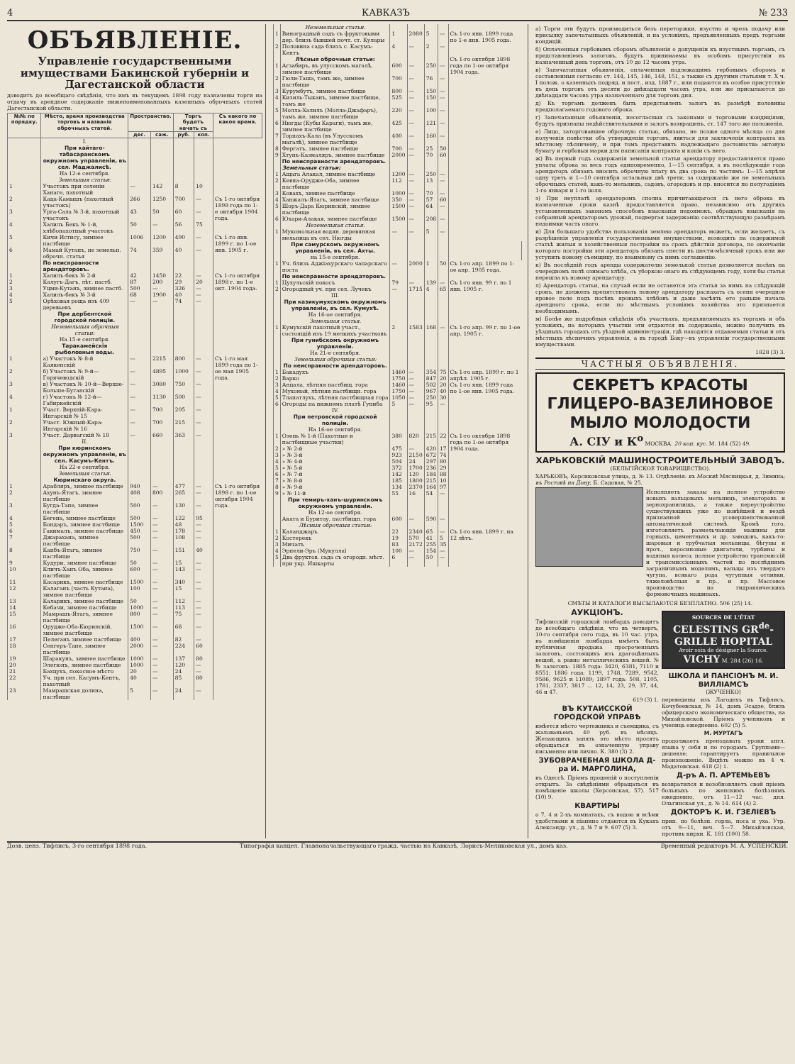4 КАВКАЗЪ № 233
ОБЪЯВЛЕНІЕ.
Управленіе государственными имуществами Бакинской губерніи и Дагестанской области
доводитъ до всеобщаго свѣдѣнія, что имъ въ текущемъ 1898 году назначены торги на отдачу въ арендное содержаніе нижепоименованныхъ казенныхъ оброчныхъ статей Дагестанской области.
| №№ по порядку. | Мѣсто, время производства торговъ и названіе оброчныхъ статей. | Пространство. | | Торгъ будетъ начать съ | | Съ какого по какое время. |
| --- | --- | --- | --- | --- | --- | --- |
| | | дес. | саж. | руб. | коп. | |
| | I. При кайтаго-табасаранскомъ окружномъ управленіи, въ сел. Маджалисѣ. На 12-е сентября. Земельныя статьи: | | | | | |
| 1 | Участокъ при селеніи Ханаге, пахотный | — | 142 | 8 | 10 | |
| 2 | Каца-Камышъ (пахотный участокъ) | 266 | 1250 | 700 | — | Съ 1-го октября 1898 года по 1-е октября 1904 года. |
| 3 | Урга-Сала № 3-й, пахотный участокъ | 43 | 50 | 60 | — | |
| 4 | Халилъ Бекъ № 1-й, хлѣбопахотный участокъ | 50 | — | 56 | 75 | |
| 5 | Кичи Истису, зимнее пастбище | 1006 | 1200 | 490 | — | Съ 1-го янв. 1899 г. по 1-ое янв. 1905 г. |
| 6 | Мамай Кутанъ, не земельн. оброчн. статья | 74 | 359 | 40 | — | |
| | По неисправности арендаторовъ. | | | | | |
| 1 | Халилъ-бекъ № 2-й | 42 | 1450 | 22 | — | Съ 1-го октября 1898 г. по 1-е окт. 1904 года. |
| 2 | Калугъ-Дагъ, лѣт. пастб. | 87 | 200 | 29 | 20 | |
| 3 | Уцми-Кутанъ, зимнее пастб. | 500 | — | 326 | — | |
| 4 | Халилъ-бекъ № 3-й | 68 | 1900 | 40 | — | |
| 5 | Орѣховая роща изъ 409 деревьевъ | — | — | 74 | — | |
| | При дербентской городской полиціи. Неземельныя оброчныя статьи: На 15-е сентября. Таракамейскія рыболовныя воды. | | | | | |
| 1 | а) Участокъ № 8-й Каякенскій | — | 2215 | 800 | — | Съ 1-го мая 1899 года по 1-ое мая 1905 года. |
| 2 | б) Участокъ № 9-й—Горячеводскій | — | 4895 | 1000 | — | |
| 3 | в) Участокъ № 10-й—Верхне-Больше-Буганскій | — | 3080 | 750 | — | |
| 4 | г) Участокъ № 12-й—Габиркейскій | — | 1130 | 500 | — | |
| 1 | Участ. Верхній-Кара-Ингарскій № 15 | — | 700 | 205 | — | |
| 2 | Участ. Южный-Кара-Ингарскій № 16 | — | 700 | 215 | — | |
| 3 | Участ. Дарвагскій № 18 | — | 660 | 363 | — | |
| | II. При кюринскомъ окружномъ управленіи, въ сел. Касумъ-Кентъ. На 22-е сентября. Земельныя статьи. Кюринскаго округа. | | | | | |
| 1 | Арабляръ, зимнее пастбище | 940 | — | 477 | — | Съ 1-го октября 1898 г. по 1-ое октября 1904 года. |
| 2 | Ахунъ-Ятагъ, зимнее пастбище | 408 | 800 | 265 | — | |
| 3 | Бугда-Тапе, зимнее пастбище | 500 | — | 130 | — | |
| 4 | Бегена, зимнее пастбище | 500 | — | 122 | 95 | |
| 5 | Бондаръ, зимнее пастбище | 1500 | — | 48 | — | |
| 6 | Гакималъ, зимнее пастбище | 450 | — | 178 | — | |
| 7 | Джарахана, зимнее пастбище | 500 | — | 108 | — | |
| 8 | Канбъ-Ятагъ, зимнее пастбище | 750 | — | 151 | 40 | |
| 9 | Кудури, зимнее пастбище | 50 | — | 15 | — | |
| 10 | Кличъ-Ханъ Оба, зимнее пастбище | 600 | — | 143 | — | |
| 11 | Касарикъ, зимнее пастбище | 1500 | — | 340 | — | |
| 12 | Калаганъ (часть Кутана), зимнее пастбище | 100 | — | 15 | — | |
| 13 | Каларикъ, зимнее пастбище | 50 | — | 112 | — | |
| 14 | Кебачи, зимнее пастбище | 1000 | — | 113 | — | |
| 15 | Мамрашъ-Ятагъ, зимнее пастбище | 800 | — | 75 | — | |
| 16 | Орудже-Оба-Кюринскій, зимнее пастбище | 1500 | — | 68 | — | |
| 17 | Пелеганъ зимнее пастбище | 400 | — | 82 | — | |
| 18 | Сенгеръ-Тапе, зимнее пастбище | 2000 | — | 224 | 60 | |
| 19 | Шаракунъ, зимнее пастбище | 1000 | — | 137 | 80 | |
| 20 | Элегюнъ, зимнее пастбище | 1000 | — | 120 | — | |
| 21 | Бахцухъ, покосное мѣсто | 20 | — | 24 | — | |
| 22 | Уч. при сел. Касумъ-Кентъ, пахотный | 40 | — | 85 | 80 | |
| 23 | Мамрашская долина, пастбище | 5 | — | 24 | — | |
| | Неземельныя статьи. | | | | | | |
| 1 | Виноградный садъ съ фруктовыми дер. близъ бывшей почт. ст. Кулары | 1 | 2080 | 5 | — | Съ 1-го янв. 1899 года по 1-е янв. 1905 года. | |
| 2 | Половина сада близъ с. Касумъ-Кентъ | 4 | — | 2 | — | | |
| | Лѣсныя оброчныя статьи: | | | | | Съ 1-го октября 1898 года по 1-ое октября 1904 года. | |
| 1 | Агзабиръ, въ улусскомъ магалѣ, зимнее пастбище | 600 | — | 250 | — | | |
| 2 | Гюли-Таша, тамъ же, зимнее пастбище | 700 | — | 76 | — | | |
| 3 | Курумбутъ, зимнее пастбище | 800 | — | 150 | — | | |
| 4 | Кизиль-Тыканъ, зимнее пастбище, тамъ же | 525 | — | 150 | — | | |
| 5 | Молла-Халилъ (Молла-Джафаръ), тамъ же, зимнее пастбище | 220 | — | 100 | — | | |
| 6 | Нюгды (Кубы Караги), тамъ же, зимнее пастбище | 425 | — | 121 | — | | |
| 7 | Торпахъ-Кала (въ Улусскомъ магалѣ), зимнее пастбище | 400 | — | 160 | — | | |
| 8 | Фергатъ, зимнее пастбище | 700 | — | 25 | 50 | | |
| 9 | Хтунъ-Казмаляръ, зимнее пастбище | 2000 | — | 70 | 60 | | |
| | По неисправности арендаторовъ. Земельныя статьи: | | | | | | |
| 1 | Ащага Алакал, зимнее пастбище | 1200 | — | 250 | — | | |
| 2 | Кевна-Орудже-Оба, зимнее пастбище | 112 | — | 13 | — | | |
| 3 | Ковахъ, зимнее пастбище | 1000 | — | 70 | — | | |
| 4 | Ханжалъ-Ятагъ, зимнее пастбище | 350 | — | 57 | 60 | | |
| 5 | Шоръ-Дара Кюринскій, зимнее пастбище | 1500 | — | 64 | — | | |
| 6 | Юхари-Алакая, зимнее пастбище | 1500 | — | 208 | — | | |
| | Неземельная статья. | | | | | | |
| 1 | Мукомольная водян. деревянная мельница въ сел. Нюгды | — | — | 5 | — | | |
| | При самурскомъ окружномъ управленіи, въ сел. Ахты. на 15-е сентября. | | | | | | |
| 1 | Уч. близъ Аджіахурскаго чапарскаго поста | — | 2000 | 1 | 50 | Съ 1-го апр. 1899 по 1-ое апр. 1905 года. | |
| | По неисправности арендаторовъ. | | | | | | |
| 1 | Цухульскій покосъ | 79 | — | 139 | — | Съ 1-го янв. 99 г. по 1 янв. 1905 г. | |
| 2 | Огородный уч. при сел. Лучекъ | — | 1715 | 4 | 65 | | |
| | III. При казикумухскомъ окружномъ управленіи, въ сел. Кумухѣ. На 16-ое сентября. Земельная статья. | | | | | | |
| 1 | Кумухскій пахотный участ., состоящій изъ 19 мелкихъ участковъ | 2 | 1583 | 168 | — | Съ 1-го апр. 99 г. по 1-ое апр. 1905 г. | |
| | При гунибскомъ окружномъ управленіи. На 21-е сентября. Земельныя оброчныя статьи: По неисправности арендаторовъ. | | | | | | |
| 1 | Бакадухъ | 1460 | — | 354 | 75 | Съ 1-го апр. 1899 г. по 1 апрѣл. 1905 г. | |
| 2 | Варко | 1750 | — | 847 | 20 | | |
| 3 | Анцала, лѣтняя пастбищ. гора | 1460 | — | 502 | 20 | Съ 1-го янв. 1899 года по 1-ое янв. 1905 года. | |
| 4 | Мухомай, лѣтняя пастбищн. гора | 1750 | — | 967 | 40 | | |
| 5 | Тлапатлухъ, лѣтняя пастбищная гора | 1050 | — | 250 | 30 | | |
| 6 | Огороды на нижнемъ платѣ Гуниба | 5 | — | 95 | — | | |
| | IV. При петровской городской полиціи. На 16-ое сентября. | | | | | | |
| 1 | Озень № 1-й (Пахотные и пастбищные участки) | 380 | 820 | 215 | 22 | Съ 1-го октября 1898 года по 1-ое октября 1904 года. | |
| 2 | » № 2-й | 475 | — | 420 | 17 | | |
| 3 | » № 3-й | 923 | 2150 | 672 | 74 | | |
| 4 | » № 4-й | 504 | 24 | 297 | 80 | | |
| 5 | » № 5-й | 372 | 1700 | 236 | 29 | | |
| 6 | » № 7-й | 142 | 120 | 184 | 88 | | |
| 7 | » № 8-й | 185 | 1800 | 215 | 10 | | |
| 8 | » № 9-й | 134 | 2370 | 164 | 97 | | |
| 9 | » № 11-й | 55 | 16 | 54 | — | | |
| | При темиръ-ханъ-шуринскомъ окружномъ управленіи. На 12-ое сентября. | | | | | | |
| | Аката и Буритау, пастбищн. гора | 600 | — | 590 | — | | |
| | Лѣсныя оброчныя статьи: | | | | | | |
| 1 | Каланджаръ | 22 | 2340 | 65 | — | Съ 1-го янв. 1899 г. на 12 лѣтъ. | |
| 2 | Костерекъ | 19 | 570 | 41 | 5 | | |
| 3 | Мичатъ | 83 | 2172 | 255 | 35 | | |
| 4 | Эрпели-Эръ (Мукулла) | 100 | — | 154 | — | | |
| 5 | Два фруктов. сада съ огородн. мѣст. при укр. Ишкарты | 6 | — | 50 | — | | |
а) Торги эти будутъ производиться безъ переторжки, изустно и чрезъ подачу или присылку запечатанныхъ объявленій, и на условіяхъ, предъявленныхъ предъ торгами кондицій.
б) Оплаченныя гербовымъ сборомъ объявленія о допущеніи къ изустнымъ торгамъ, съ представленіемъ залоговъ, будутъ принимаемы въ особомъ присутствіи въ назначенный день торговъ, отъ 10 до 12 часовъ утра.
в) Запечатанныя объявленія, оплаченныя надлежащимъ гербовымъ сборомъ и составленныя согласно ст. 144, 145, 146, 148, 151, а также съ другими статьями т. X ч. I полож. о казенныхъ подряд. и пост., изд. 1887 г., или подаются въ особое присутствіе въ день торговъ отъ десяти до двѣнадцати часовъ утра, или же присылаются до двѣнадцати часовъ утра назначеннаго для торговъ дня.
д) Къ торгамъ долженъ быть представленъ залогъ въ размѣрѣ половины предполагаемаго годового оброка.
г) Запечатанныя объявленія, несогласныя съ законами и торговыми кондиціями, будутъ признаны недѣйствительными и залогъ возвращенъ, ст. 147 того же положенія.
е) Лицо, заторговавшее оброчную статью, обязано, не позже одного мѣсяца со дня полученія повѣстки объ утвержденіи торговъ, явиться для заключенія контракта къ мѣстному лѣсничему, и при томъ представить надлежащаго достоинства актовую бумагу и гербовыя марки для написанія контракта и копіи съ него.
ж) Въ первый годъ содержанія земельной статьи арендатору предоставляется право уплаты оброка за весь годъ единовременно, 1—15 сентября, а въ послѣдующіе года арендаторъ обязанъ вносить оброчную плату въ два срока по частямъ: 1—15 апрѣля одну треть и 1—10 сентября остальныя двѣ трети; за содержаніе же не земельныхъ оброчныхъ статей, какъ-то мельницъ, садовъ, огородовъ и пр. вносится по полугодіямъ 1-го января и 1-го іюля.
з) При неуплатѣ арендаторомъ сполна причитающагося съ него оброка въ назначенные сроки казнѣ предоставляется право, независимо отъ другихъ установленныхъ закономъ способовъ взысканія недоимокъ, обращать взысканія на собранный арендаторомъ урожай, подвергая задержанію соотвѣтствующую размѣрамъ недоимки часть онаго.
и) Для большаго удобства пользованія землею арендаторъ можетъ, если желаетъ, съ разрѣшенія управленія государственными имуществами, возводить на содержимой статьѣ жилыя и хозяйственныя постройки на срокъ дѣйствія договора, по окончаніи котораго постройки эти арендаторъ обязанъ снести въ шести-мѣсячный срокъ или же уступить новому съемщику, по взаимному съ нимъ соглашенію.
к) Въ послѣдній годъ аренды содержателю земельной статьи дозволяется посѣвъ на очередномъ полѣ озимаго хлѣба, съ уборкою онаго въ слѣдующемъ году, хотя бы статья перешла къ новому арендатору.
л) Арендаторъ статьи, на случай если не останется эта статья за нимъ на слѣдующій срокъ, не долженъ препятствовать новому арендатору распахать съ осени очередное яровое поле подъ посѣвъ яровыхъ хлѣбовъ и даже засѣять его раньше начала арендного срока, если по мѣстнымъ условіямъ хозяйства это признается необходимымъ.
м) Болѣе же подробныя свѣдѣнія объ участкахъ, предъявляемыхъ къ торгамъ и объ условіяхъ, на которыхъ участки эти отдаются въ содержаніе, можно получить въ уѣздныхъ городахъ отъ уѣздной администраціи, гдѣ находятся отдаваемыя статьи и отъ мѣстныхъ лѣсничихъ управленія, а въ городѣ Баку—въ управленіи государственными имуществами.
1828 (3) 3.
ЧАСТНЫЯ ОБЪЯВЛЕНІЯ.
СЕКРЕТЪ КРАСОТЫ ГЛИЦЕРО-ВАЗЕЛИНОВОЕ МЫЛО МОЛОДОСТИ
А. СІУ и К<sup>о</sup> МОСКВА. 20 коп. кус. М. 184 (52) 49.
ХАРЬКОВСКІЙ МАШИНОСТРОИТЕЛЬНЫЙ ЗАВОДЪ.
(БЕЛЬГІЙСКОЕ ТОВАРИЩЕСТВО).
ХАРЬКОВЪ, Корсиковская улица, д. № 13. Отдѣленія: въ Москвѣ Мясницкая, д. Зимина; въ Ростовѣ на Дону, Б. Садовая, № 25.
Исполняетъ заказы на полное устройство новыхъ вальцовыхъ мельницъ, элеваторовъ и зернохранилищъ, а также переустройство существующихъ уже по новѣйшей и вездѣ признанной усовершенствованной автоматической системѣ. Кромѣ того, изготовляетъ размельчающія машины для горныхъ, цементныхъ и др. заводовъ, какъ-то: шаровыя и трубчатыя мельницы, бѣгуны и проч., керосиновые двигатели, турбины и водяныя колеса; полное устройство трансмиссій и трансмиссіонныхъ частей по послѣднимъ заграничнымъ моделямъ, вальцы изъ твердаго чугуна, всякаго рода чугунныя отливки, тяжеловѣсныя и пр., и пр. Массовое производство на гидравлическихъ формовочныхъ машинахъ.
СМѢТЫ И КАТАЛОГИ ВЫСЫЛАЮТСЯ БЕЗПЛАТНО. 506 (25) 14.
АУКЦІОНЪ.
Тифлисскій городской ломбардъ доводитъ до всеобщаго свѣдѣнія, что въ четвергъ, 10-го сентября сего года, въ 10 час. утра, въ помѣщеніи ломбарда имѣетъ быть публичная продажа просроченныхъ залоговъ, состоящихъ изъ драгоцѣнныхъ вещей, а равно металлическихъ вещей. №№ залоговъ: 1885 года: 3420, 6381, 7110 и 8551; 1886 года: 1199, 1748, 7289, 9542, 9586, 9625 и 11089; 1897 года: 508, 1105, 1781, 2337, 3817 ... 12, 14, 23, 29, 37, 44, 46 и 47.
619 (3) 1.
ВЪ КУТАИССКОЙ ГОРОДСКОЙ УПРАВѢ
имѣется мѣсто чертежника и съемщика, съ жалованьемъ 40 руб. въ мѣсяцъ. Желающихъ занять это мѣсто просятъ обращаться въ означенную управу письменно или лично. К. 380 (3) 2.
ЗУБОВРАЧЕБНАЯ ШКОЛА Д-ра И. МАРГОЛИНА,
въ Одессѣ. Пріемъ прошеній о поступленіи открытъ. За свѣдѣніями обращаться въ помѣщеніе школы (Херсонская, 57). 517 (10) 9.
КВАРТИРЫ
о 7, 4 и 2-хъ комнатахъ, съ водою и всѣми удобствами и піанино отдаются въ Кукахъ Александр. ул., д. № 7 и 9. 607 (5) 3.
SOURCES DE L'ÉTAT
CELESTINS GR<sup>de</sup>-GRILLE HOPITAL
Avoir soin de désigner la Source.
VICHY М. 284 (26) 16.
ШКОЛА И ПАНСІОНЪ М. И. ВИЛЛІАМСЪ
(ЖУЧЕНКО)
переведены изъ Лагодехъ въ Тифлисъ, Кочубеевская, № 14, домъ Эсадзе, близъ офицерскаго экономическаго общества, на Михайловской. Пріемъ учениковъ и учениць ежедневно. 602 (5) 5.
М. МУРТАГЪ
продолжаетъ преподавать уроки англ. языка у себя и по городамъ. Группами—дешевле; гарантируетъ правильное произношеніе. Видѣть можно въ 4 ч. Мадатовская. 618 (2) 1.
Д-ръ А. П. АРТЕМЬЕВЪ
возвратился и возобновляетъ свой пріемъ больныхъ по женскимъ болѣзнямъ ежедневно, отъ 11—12 час. дня. Ольгинская ул., д. № 14. 614 (4) 2.
ДОКТОРЪ К. И. ГЗЕЛІЕВЪ
прин. по болѣзн. горла, носа и уха. Утр. отъ 9—11, веч. 5—7. Михайловская, противъ кирхи. К. 181 (100) 58.
Дозв. ценз. Тифлисъ, 3-го сентября 1898 года. Типографія канцел. Главноначальствующаго гражд. частью на Кавказѣ, Лорисъ-Меликовская ул., домъ каз. Временный редакторъ М. А. УСПЕНСКІЙ.